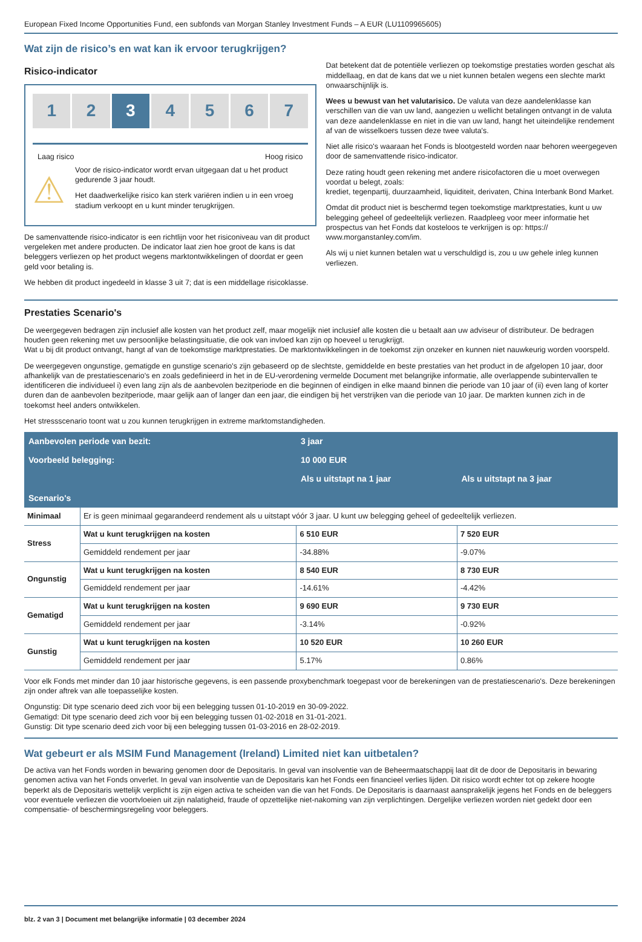European Fixed Income Opportunities Fund, een subfonds van Morgan Stanley Investment Funds – A EUR (LU1109965605)
Wat zijn de risico’s en wat kan ik ervoor terugkrijgen?
Risico-indicator
1 2 3 4 5 6 7
Laag risico Hoog risico
⚠
Voor de risico-indicator wordt ervan uitgegaan dat u het product gedurende 3 jaar houdt.
Het daadwerkelijke risico kan sterk variëren indien u in een vroeg stadium verkoopt en u kunt minder terugkrijgen.
De samenvattende risico-indicator is een richtlijn voor het risiconiveau van dit product vergeleken met andere producten. De indicator laat zien hoe groot de kans is dat beleggers verliezen op het product wegens marktontwikkelingen of doordat er geen geld voor betaling is.
We hebben dit product ingedeeld in klasse 3 uit 7; dat is een middellage risicoklasse.
Dat betekent dat de potentiële verliezen op toekomstige prestaties worden geschat als middellaag, en dat de kans dat we u niet kunnen betalen wegens een slechte markt onwaarschijnlijk is.
Wees u bewust van het valutarisico. De valuta van deze aandelenklasse kan verschillen van die van uw land, aangezien u wellicht betalingen ontvangt in de valuta van deze aandelenklasse en niet in die van uw land, hangt het uiteindelijke rendement af van de wisselkoers tussen deze twee valuta's.
Niet alle risico's waaraan het Fonds is blootgesteld worden naar behoren weergegeven door de samenvattende risico-indicator.
Deze rating houdt geen rekening met andere risicofactoren die u moet overwegen voordat u belegt, zoals:
krediet, tegenpartij, duurzaamheid, liquiditeit, derivaten, China Interbank Bond Market.
Omdat dit product niet is beschermd tegen toekomstige marktprestaties, kunt u uw belegging geheel of gedeeltelijk verliezen. Raadpleeg voor meer informatie het prospectus van het Fonds dat kosteloos te verkrijgen is op: https:// www.morganstanley.com/im.
Als wij u niet kunnen betalen wat u verschuldigd is, zou u uw gehele inleg kunnen verliezen.
Prestaties Scenario's
De weergegeven bedragen zijn inclusief alle kosten van het product zelf, maar mogelijk niet inclusief alle kosten die u betaalt aan uw adviseur of distributeur. De bedragen houden geen rekening met uw persoonlijke belastingsituatie, die ook van invloed kan zijn op hoeveel u terugkrijgt.
Wat u bij dit product ontvangt, hangt af van de toekomstige marktprestaties. De marktontwikkelingen in de toekomst zijn onzeker en kunnen niet nauwkeurig worden voorspeld.
De weergegeven ongunstige, gematigde en gunstige scenario's zijn gebaseerd op de slechtste, gemiddelde en beste prestaties van het product in de afgelopen 10 jaar, door afhankelijk van de prestatiescenario's en zoals gedefinieerd in het in de EU-verordening vermelde Document met belangrijke informatie, alle overlappende subintervallen te identificeren die individueel i) even lang zijn als de aanbevolen bezitperiode en die beginnen of eindigen in elke maand binnen die periode van 10 jaar of (ii) even lang of korter duren dan de aanbevolen bezitperiode, maar gelijk aan of langer dan een jaar, die eindigen bij het verstrijken van die periode van 10 jaar. De markten kunnen zich in de toekomst heel anders ontwikkelen.
Het stressscenario toont wat u zou kunnen terugkrijgen in extreme marktomstandigheden.
| Aanbevolen periode van bezit: | | 3 jaar | |
| Voorbeeld belegging: | | 10 000 EUR | |
| | | Als u uitstapt na 1 jaar | Als u uitstapt na 3 jaar |
| Scenario's | | | |
| Minimaal | Er is geen minimaal gegarandeerd rendement als u uitstapt vóór 3 jaar. U kunt uw belegging geheel of gedeeltelijk verliezen. | | |
| Stress | Wat u kunt terugkrijgen na kosten | 6 510 EUR | 7 520 EUR |
| | Gemiddeld rendement per jaar | -34.88% | -9.07% |
| Ongunstig | Wat u kunt terugkrijgen na kosten | 8 540 EUR | 8 730 EUR |
| | Gemiddeld rendement per jaar | -14.61% | -4.42% |
| Gematigd | Wat u kunt terugkrijgen na kosten | 9 690 EUR | 9 730 EUR |
| | Gemiddeld rendement per jaar | -3.14% | -0.92% |
| Gunstig | Wat u kunt terugkrijgen na kosten | 10 520 EUR | 10 260 EUR |
| | Gemiddeld rendement per jaar | 5.17% | 0.86% |
Voor elk Fonds met minder dan 10 jaar historische gegevens, is een passende proxybenchmark toegepast voor de berekeningen van de prestatiescenario's. Deze berekeningen zijn onder aftrek van alle toepasselijke kosten.
Ongunstig: Dit type scenario deed zich voor bij een belegging tussen 01-10-2019 en 30-09-2022.
Gematigd: Dit type scenario deed zich voor bij een belegging tussen 01-02-2018 en 31-01-2021.
Gunstig: Dit type scenario deed zich voor bij een belegging tussen 01-03-2016 en 28-02-2019.
Wat gebeurt er als MSIM Fund Management (Ireland) Limited niet kan uitbetalen?
De activa van het Fonds worden in bewaring genomen door de Depositaris. In geval van insolventie van de Beheermaatschappij laat dit de door de Depositaris in bewaring genomen activa van het Fonds onverlet. In geval van insolventie van de Depositaris kan het Fonds een financieel verlies lijden. Dit risico wordt echter tot op zekere hoogte beperkt als de Depositaris wettelijk verplicht is zijn eigen activa te scheiden van die van het Fonds. De Depositaris is daarnaast aansprakelijk jegens het Fonds en de beleggers voor eventuele verliezen die voortvloeien uit zijn nalatigheid, fraude of opzettelijke niet-nakoming van zijn verplichtingen. Dergelijke verliezen worden niet gedekt door een compensatie- of beschermingsregeling voor beleggers.
blz. 2 van 3 | Document met belangrijke informatie | 03 december 2024